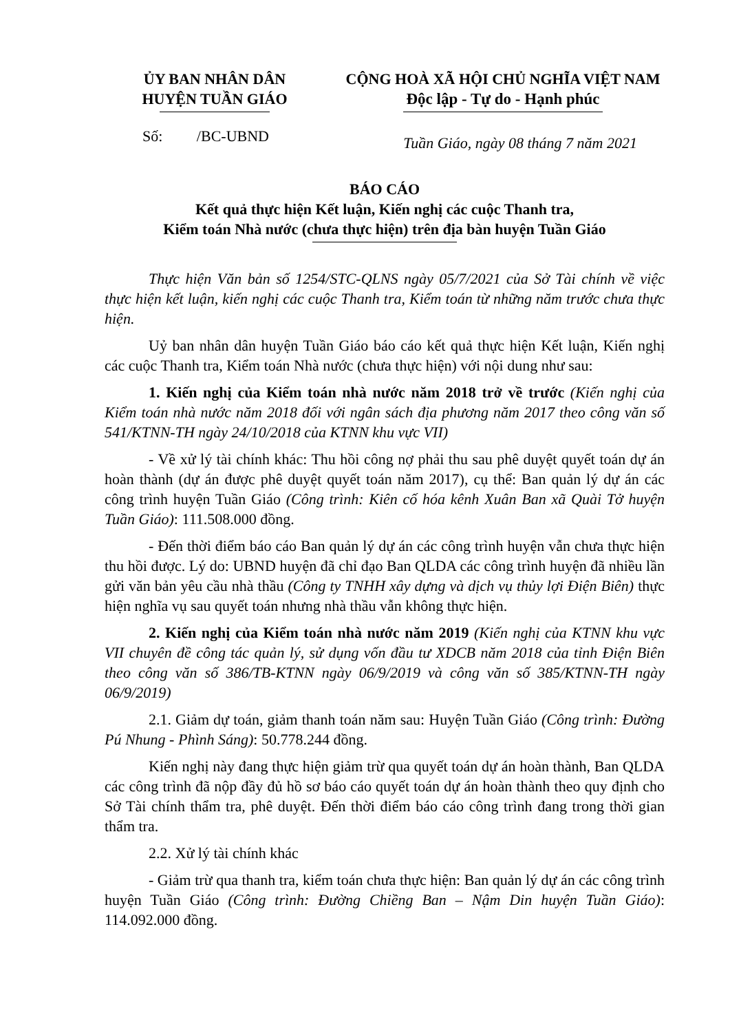ỦY BAN NHÂN DÂN
HUYỆN TUẦN GIÁO
CỘNG HOÀ XÃ HỘI CHỦ NGHĨA VIỆT NAM
Độc lập - Tự do - Hạnh phúc
Số: /BC-UBND
Tuần Giáo, ngày 08 tháng 7 năm 2021
BÁO CÁO
Kết quả thực hiện Kết luận, Kiến nghị các cuộc Thanh tra,
Kiểm toán Nhà nước (chưa thực hiện) trên địa bàn huyện Tuần Giáo
Thực hiện Văn bản số 1254/STC-QLNS ngày 05/7/2021 của Sở Tài chính về việc thực hiện kết luận, kiến nghị các cuộc Thanh tra, Kiểm toán từ những năm trước chưa thực hiện.
Uỷ ban nhân dân huyện Tuần Giáo báo cáo kết quả thực hiện Kết luận, Kiến nghị các cuộc Thanh tra, Kiểm toán Nhà nước (chưa thực hiện) với nội dung như sau:
1. Kiến nghị của Kiểm toán nhà nước năm 2018 trở về trước (Kiến nghị của Kiểm toán nhà nước năm 2018 đối với ngân sách địa phương năm 2017 theo công văn số 541/KTNN-TH ngày 24/10/2018 của KTNN khu vực VII)
- Về xử lý tài chính khác: Thu hồi công nợ phải thu sau phê duyệt quyết toán dự án hoàn thành (dự án được phê duyệt quyết toán năm 2017), cụ thể: Ban quản lý dự án các công trình huyện Tuần Giáo (Công trình: Kiên cố hóa kênh Xuân Ban xã Quài Tở huyện Tuần Giáo): 111.508.000 đồng.
- Đến thời điểm báo cáo Ban quản lý dự án các công trình huyện vẫn chưa thực hiện thu hồi được. Lý do: UBND huyện đã chỉ đạo Ban QLDA các công trình huyện đã nhiều lần gửi văn bản yêu cầu nhà thầu (Công ty TNHH xây dựng và dịch vụ thủy lợi Điện Biên) thực hiện nghĩa vụ sau quyết toán nhưng nhà thầu vẫn không thực hiện.
2. Kiến nghị của Kiểm toán nhà nước năm 2019 (Kiến nghị của KTNN khu vực VII chuyên đề công tác quản lý, sử dụng vốn đầu tư XDCB năm 2018 của tỉnh Điện Biên theo công văn số 386/TB-KTNN ngày 06/9/2019 và công văn số 385/KTNN-TH ngày 06/9/2019)
2.1. Giảm dự toán, giảm thanh toán năm sau: Huyện Tuần Giáo (Công trình: Đường Pú Nhung - Phình Sáng): 50.778.244 đồng.
Kiến nghị này đang thực hiện giảm trừ qua quyết toán dự án hoàn thành, Ban QLDA các công trình đã nộp đầy đủ hồ sơ báo cáo quyết toán dự án hoàn thành theo quy định cho Sở Tài chính thẩm tra, phê duyệt. Đến thời điểm báo cáo công trình đang trong thời gian thẩm tra.
2.2. Xử lý tài chính khác
- Giảm trừ qua thanh tra, kiểm toán chưa thực hiện: Ban quản lý dự án các công trình huyện Tuần Giáo (Công trình: Đường Chiềng Ban – Nậm Din huyện Tuần Giáo): 114.092.000 đồng.